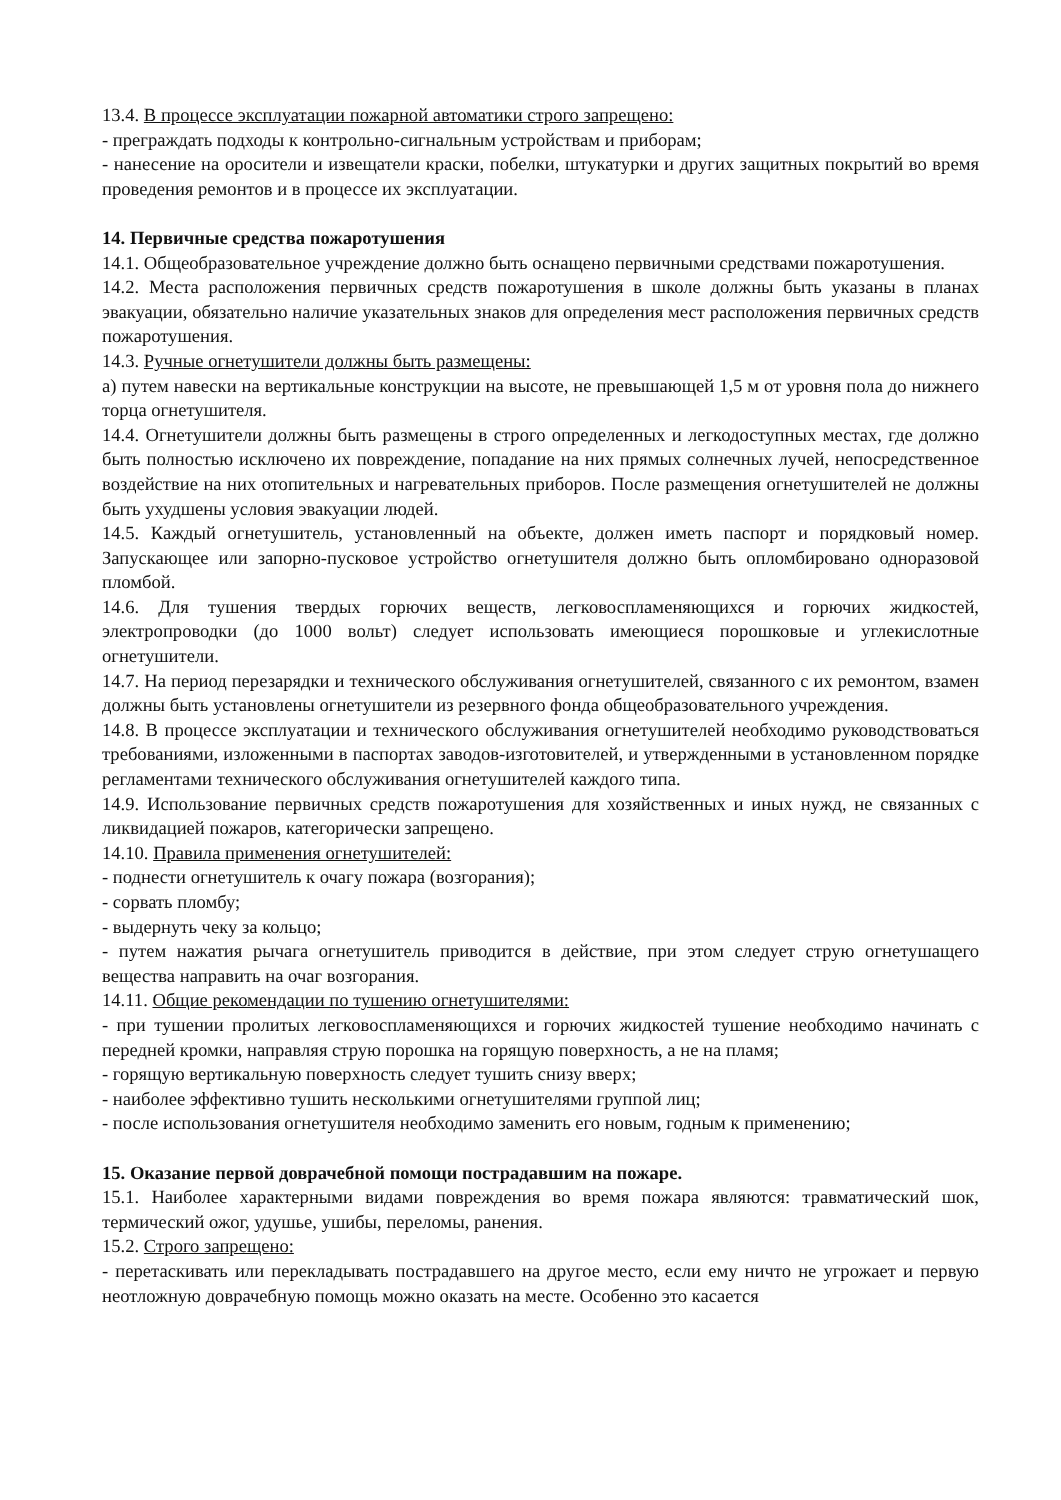13.4. В процессе эксплуатации пожарной автоматики строго запрещено:
- преграждать подходы к контрольно-сигнальным устройствам и приборам;
- нанесение на оросители и извещатели краски, побелки, штукатурки и других защитных покрытий во время проведения ремонтов и в процессе их эксплуатации.
14. Первичные средства пожаротушения
14.1. Общеобразовательное учреждение должно быть оснащено первичными средствами пожаротушения.
14.2. Места расположения первичных средств пожаротушения в школе должны быть указаны в планах эвакуации, обязательно наличие указательных знаков для определения мест расположения первичных средств пожаротушения.
14.3. Ручные огнетушители должны быть размещены:
а) путем навески на вертикальные конструкции на высоте, не превышающей 1,5 м от уровня пола до нижнего торца огнетушителя.
14.4. Огнетушители должны быть размещены в строго определенных и легкодоступных местах, где должно быть полностью исключено их повреждение, попадание на них прямых солнечных лучей, непосредственное воздействие на них отопительных и нагревательных приборов. После размещения огнетушителей не должны быть ухудшены условия эвакуации людей.
14.5. Каждый огнетушитель, установленный на объекте, должен иметь паспорт и порядковый номер. Запускающее или запорно-пусковое устройство огнетушителя должно быть опломбировано одноразовой пломбой.
14.6. Для тушения твердых горючих веществ, легковоспламеняющихся и горючих жидкостей, электропроводки (до 1000 вольт) следует использовать имеющиеся порошковые и углекислотные огнетушители.
14.7. На период перезарядки и технического обслуживания огнетушителей, связанного с их ремонтом, взамен должны быть установлены огнетушители из резервного фонда общеобразовательного учреждения.
14.8. В процессе эксплуатации и технического обслуживания огнетушителей необходимо руководствоваться требованиями, изложенными в паспортах заводов-изготовителей, и утвержденными в установленном порядке регламентами технического обслуживания огнетушителей каждого типа.
14.9. Использование первичных средств пожаротушения для хозяйственных и иных нужд, не связанных с ликвидацией пожаров, категорически запрещено.
14.10. Правила применения огнетушителей:
- поднести огнетушитель к очагу пожара (возгорания);
- сорвать пломбу;
- выдернуть чеку за кольцо;
- путем нажатия рычага огнетушитель приводится в действие, при этом следует струю огнетушащего вещества направить на очаг возгорания.
14.11. Общие рекомендации по тушению огнетушителями:
- при тушении пролитых легковоспламеняющихся и горючих жидкостей тушение необходимо начинать с передней кромки, направляя струю порошка на горящую поверхность, а не на пламя;
- горящую вертикальную поверхность следует тушить снизу вверх;
- наиболее эффективно тушить несколькими огнетушителями группой лиц;
- после использования огнетушителя необходимо заменить его новым, годным к применению;
15. Оказание первой доврачебной помощи пострадавшим на пожаре.
15.1. Наиболее характерными видами повреждения во время пожара являются: травматический шок, термический ожог, удушье, ушибы, переломы, ранения.
15.2. Строго запрещено:
- перетаскивать или перекладывать пострадавшего на другое место, если ему ничто не угрожает и первую неотложную доврачебную помощь можно оказать на месте. Особенно это касается